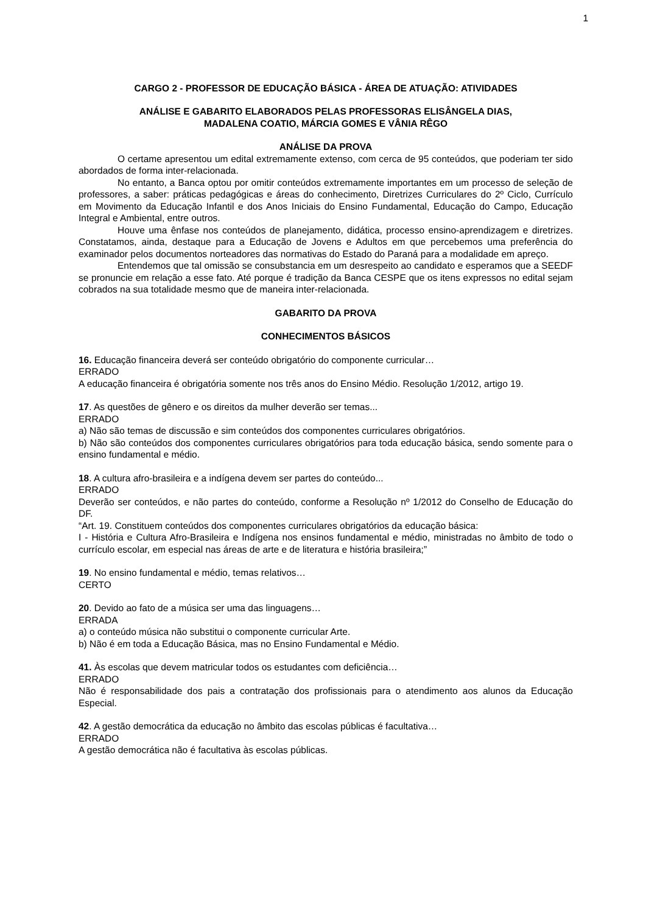1
CARGO 2 - PROFESSOR DE EDUCAÇÃO BÁSICA - ÁREA DE ATUAÇÃO: ATIVIDADES
ANÁLISE E GABARITO ELABORADOS PELAS PROFESSORAS ELISÂNGELA DIAS,
MADALENA COATIO, MÁRCIA GOMES E VÂNIA RÊGO
ANÁLISE DA PROVA
O certame apresentou um edital extremamente extenso, com cerca de 95 conteúdos, que poderiam ter sido abordados de forma inter-relacionada.
No entanto, a Banca optou por omitir conteúdos extremamente importantes em um processo de seleção de professores, a saber: práticas pedagógicas e áreas do conhecimento, Diretrizes Curriculares do 2º Ciclo, Currículo em Movimento da Educação Infantil e dos Anos Iniciais do Ensino Fundamental, Educação do Campo, Educação Integral e Ambiental, entre outros.
Houve uma ênfase nos conteúdos de planejamento, didática, processo ensino-aprendizagem e diretrizes. Constatamos, ainda, destaque para a Educação de Jovens e Adultos em que percebemos uma preferência do examinador pelos documentos norteadores das normativas do Estado do Paraná para a modalidade em apreço.
Entendemos que tal omissão se consubstancia em um desrespeito ao candidato e esperamos que a SEEDF se pronuncie em relação a esse fato. Até porque é tradição da Banca CESPE que os itens expressos no edital sejam cobrados na sua totalidade mesmo que de maneira inter-relacionada.
GABARITO DA PROVA
CONHECIMENTOS BÁSICOS
16. Educação financeira deverá ser conteúdo obrigatório do componente curricular…
ERRADO
A educação financeira é obrigatória somente nos três anos do Ensino Médio. Resolução 1/2012, artigo 19.
17. As questões de gênero e os direitos da mulher deverão ser temas...
ERRADO
a) Não são temas de discussão e sim conteúdos dos componentes curriculares obrigatórios.
b) Não são conteúdos dos componentes curriculares obrigatórios para toda educação básica, sendo somente para o ensino fundamental e médio.
18. A cultura afro-brasileira e a indígena devem ser partes do conteúdo...
ERRADO
Deverão ser conteúdos, e não partes do conteúdo, conforme a Resolução nº 1/2012 do Conselho de Educação do DF.
“Art. 19. Constituem conteúdos dos componentes curriculares obrigatórios da educação básica:
I - História e Cultura Afro-Brasileira e Indígena nos ensinos fundamental e médio, ministradas no âmbito de todo o currículo escolar, em especial nas áreas de arte e de literatura e história brasileira;”
19. No ensino fundamental e médio, temas relativos…
CERTO
20. Devido ao fato de a música ser uma das linguagens…
ERRADA
a) o conteúdo música não substitui o componente curricular Arte.
b) Não é em toda a Educação Básica, mas no Ensino Fundamental e Médio.
41. Às escolas que devem matricular todos os estudantes com deficiência…
ERRADO
Não é responsabilidade dos pais a contratação dos profissionais para o atendimento aos alunos da Educação Especial.
42. A gestão democrática da educação no âmbito das escolas públicas é facultativa…
ERRADO
A gestão democrática não é facultativa às escolas públicas.